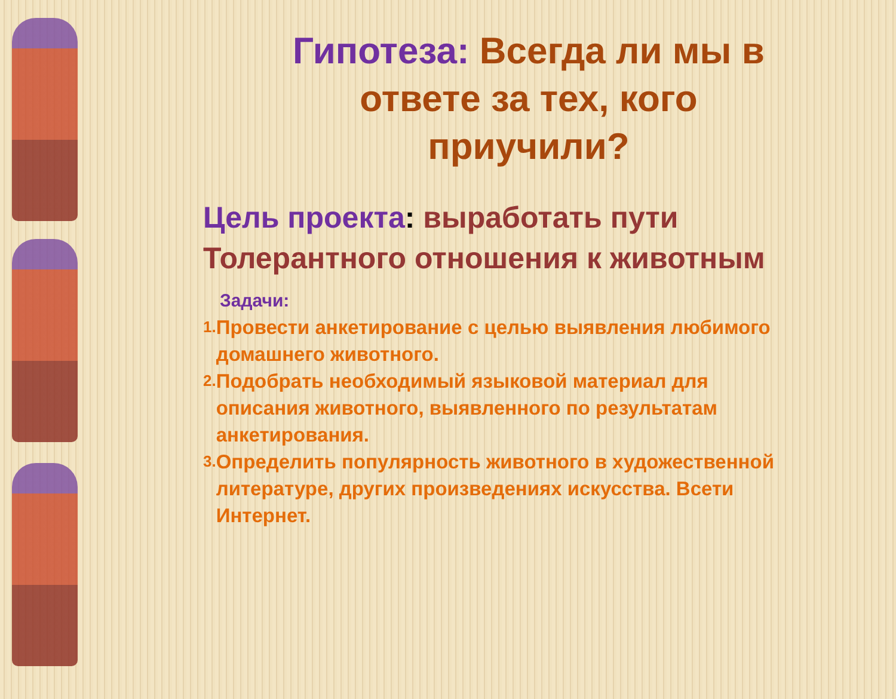Гипотеза: Всегда ли мы в ответе за тех, кого приучили?
Цель проекта: выработать пути Толерантного отношения к животным
Задачи:
1. Провести анкетирование с целью выявления любимого домашнего животного.
2. Подобрать необходимый языковой материал для описания животного, выявленного по результатам анкетирования.
3. Определить популярность животного в художественной литературе, других произведениях искусства. Всети Интернет.